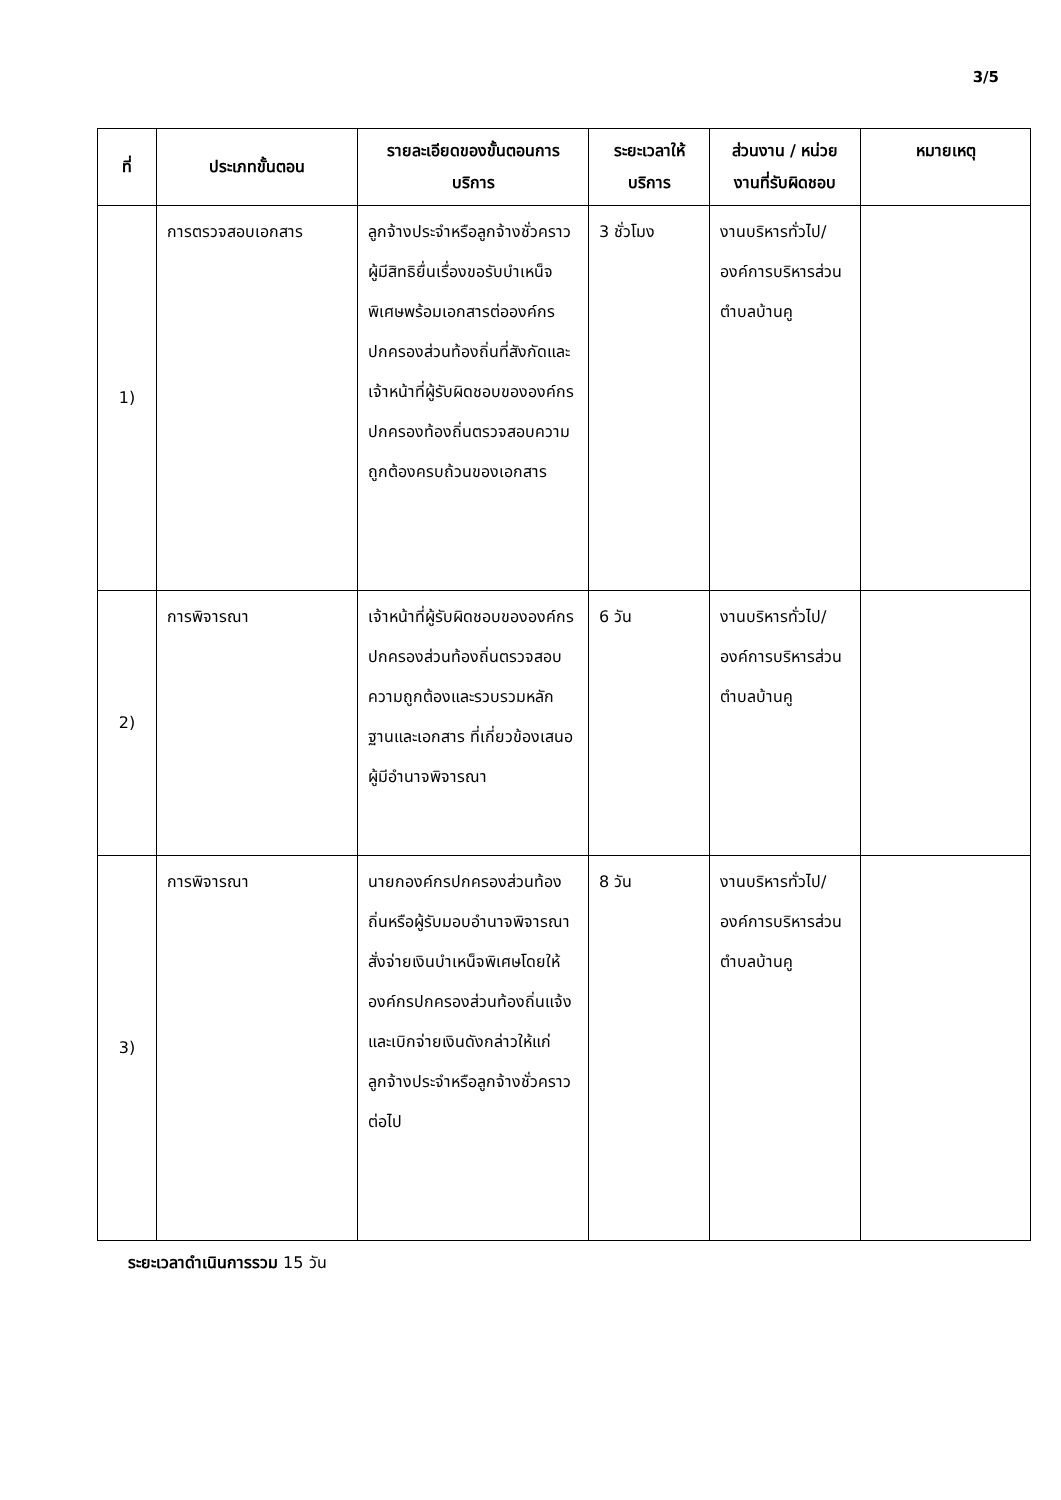3/5
| ที่ | ประเภทขั้นตอน | รายละเอียดของขั้นตอนการบริการ | ระยะเวลาให้บริการ | ส่วนงาน / หน่วยงานที่รับผิดชอบ | หมายเหตุ |
| --- | --- | --- | --- | --- | --- |
| 1) | การตรวจสอบเอกสาร | ลูกจ้างประจำหรือลูกจ้างชั่วคราวผู้มีสิทธิยื่นเรื่องขอรับบำเหน็จพิเศษพร้อมเอกสารต่อองค์กรปกครองส่วนท้องถิ่นที่สังกัดและเจ้าหน้าที่ผู้รับผิดชอบขององค์กรปกครองท้องถิ่นตรวจสอบความถูกต้องครบถ้วนของเอกสาร | 3 ชั่วโมง | งานบริหารทั่วไป/องค์การบริหารส่วนตำบลบ้านคู | |
| 2) | การพิจารณา | เจ้าหน้าที่ผู้รับผิดชอบขององค์กรปกครองส่วนท้องถิ่นตรวจสอบความถูกต้องและรวบรวมหลักฐานและเอกสาร ที่เกี่ยวข้องเสนอผู้มีอำนาจพิจารณา | 6 วัน | งานบริหารทั่วไป/องค์การบริหารส่วนตำบลบ้านคู | |
| 3) | การพิจารณา | นายกองค์กรปกครองส่วนท้องถิ่นหรือผู้รับมอบอำนาจพิจารณาสั่งจ่ายเงินบำเหน็จพิเศษโดยให้องค์กรปกครองส่วนท้องถิ่นแจ้งและเบิกจ่ายเงินดังกล่าวให้แก่ลูกจ้างประจำหรือลูกจ้างชั่วคราวต่อไป | 8 วัน | งานบริหารทั่วไป/องค์การบริหารส่วนตำบลบ้านคู | |
ระยะเวลาดำเนินการรวม 15 วัน